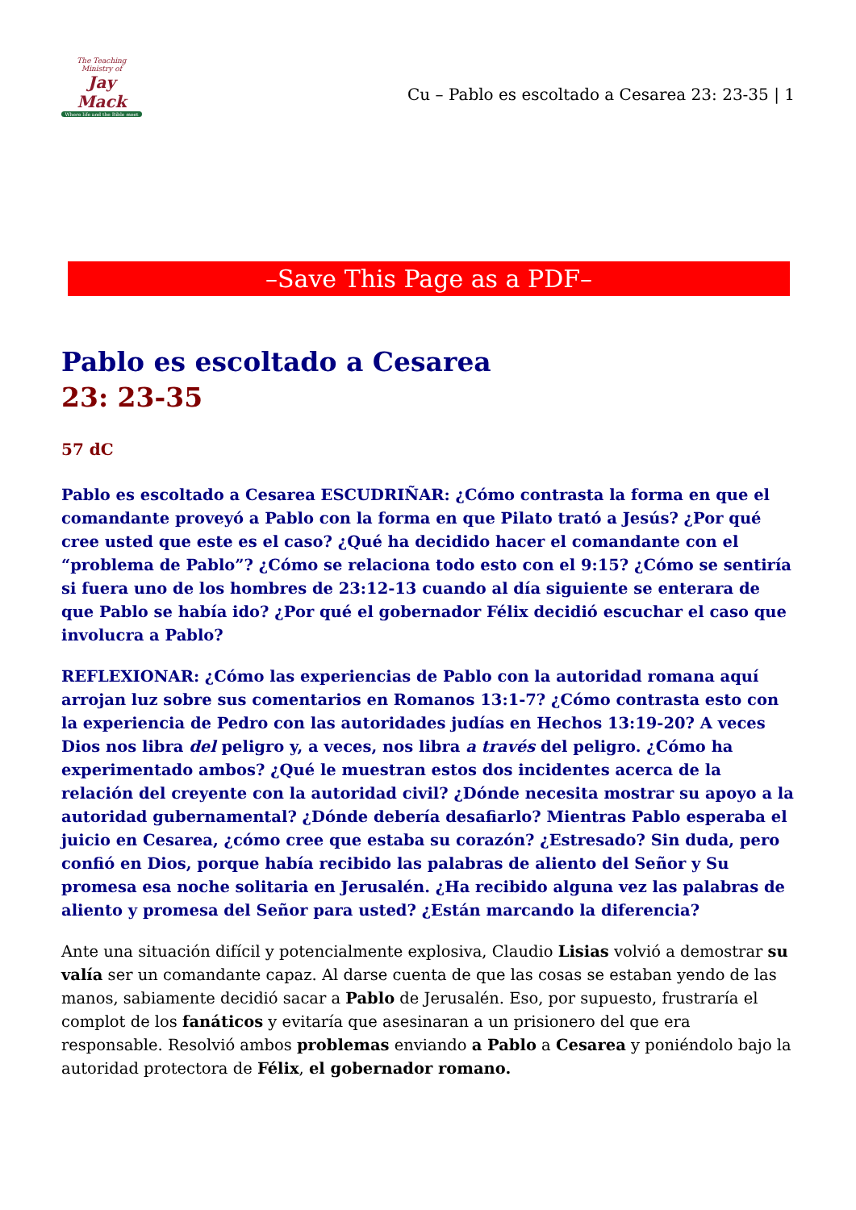The Teaching Ministry of
Jay Mack
Where life and the Bible meet
Cu – Pablo es escoltado a Cesarea 23: 23-35 | 1
–Save This Page as a PDF–
Pablo es escoltado a Cesarea
23: 23-35
57 dC
Pablo es escoltado a Cesarea ESCUDRIÑAR: ¿Cómo contrasta la forma en que el comandante proveyó a Pablo con la forma en que Pilato trató a Jesús? ¿Por qué cree usted que este es el caso? ¿Qué ha decidido hacer el comandante con el “problema de Pablo”? ¿Cómo se relaciona todo esto con el 9:15? ¿Cómo se sentiría si fuera uno de los hombres de 23:12-13 cuando al día siguiente se enterara de que Pablo se había ido? ¿Por qué el gobernador Félix decidió escuchar el caso que involucra a Pablo?
REFLEXIONAR: ¿Cómo las experiencias de Pablo con la autoridad romana aquí arrojan luz sobre sus comentarios en Romanos 13:1-7? ¿Cómo contrasta esto con la experiencia de Pedro con las autoridades judías en Hechos 13:19-20? A veces Dios nos libra del peligro y, a veces, nos libra a través del peligro. ¿Cómo ha experimentado ambos? ¿Qué le muestran estos dos incidentes acerca de la relación del creyente con la autoridad civil? ¿Dónde necesita mostrar su apoyo a la autoridad gubernamental? ¿Dónde debería desafiarlo? Mientras Pablo esperaba el juicio en Cesarea, ¿cómo cree que estaba su corazón? ¿Estresado? Sin duda, pero confió en Dios, porque había recibido las palabras de aliento del Señor y Su promesa esa noche solitaria en Jerusalén. ¿Ha recibido alguna vez las palabras de aliento y promesa del Señor para usted? ¿Están marcando la diferencia?
Ante una situación difícil y potencialmente explosiva, Claudio Lisias volvió a demostrar su valía ser un comandante capaz. Al darse cuenta de que las cosas se estaban yendo de las manos, sabiamente decidió sacar a Pablo de Jerusalén. Eso, por supuesto, frustraría el complot de los fanáticos y evitaría que asesinaran a un prisionero del que era responsable. Resolvió ambos problemas enviando a Pablo a Cesarea y poniéndolo bajo la autoridad protectora de Félix, el gobernador romano.